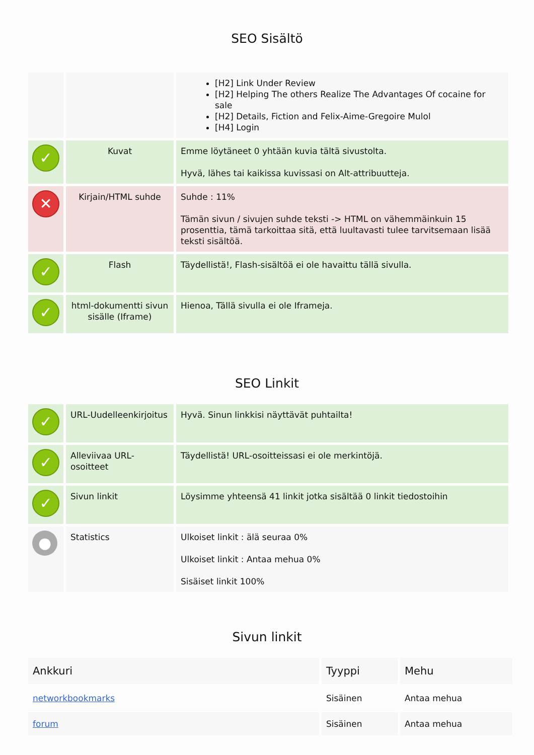SEO Sisältö
| | | [H2] Link Under Review [H2] Helping The others Realize The Advantages Of cocaine for sale [H2] Details, Fiction and Felix-Aime-Gregoire Mulol [H4] Login |
| ✓ | Kuvat | Emme löytäneet 0 yhtään kuvia tältä sivustolta. Hyvä, lähes tai kaikissa kuvissasi on Alt-attribuutteja. |
| ✕ | Kirjain/HTML suhde | Suhde : 11% Tämän sivun / sivujen suhde teksti -> HTML on vähemmäinkuin 15 prosenttia, tämä tarkoittaa sitä, että luultavasti tulee tarvitsemaan lisää teksti sisältöä. |
| ✓ | Flash | Täydellistä!, Flash-sisältöä ei ole havaittu tällä sivulla. |
| ✓ | html-dokumentti sivun sisälle (Iframe) | Hienoa, Tällä sivulla ei ole Iframeja. |
SEO Linkit
| ✓ | URL-Uudelleenkirjoitus | Hyvä. Sinun linkkisi näyttävät puhtailta! |
| ✓ | Alleviivaa URL-osoitteet | Täydellistä! URL-osoitteissasi ei ole merkintöjä. |
| ✓ | Sivun linkit | Löysimme yhteensä 41 linkit jotka sisältää 0 linkit tiedostoihin |
| ● | Statistics | Ulkoiset linkit : älä seuraa 0% Ulkoiset linkit : Antaa mehua 0% Sisäiset linkit 100% |
Sivun linkit
| Ankkuri | Tyyppi | Mehu |
| --- | --- | --- |
| networkbookmarks | Sisäinen | Antaa mehua |
| forum | Sisäinen | Antaa mehua |